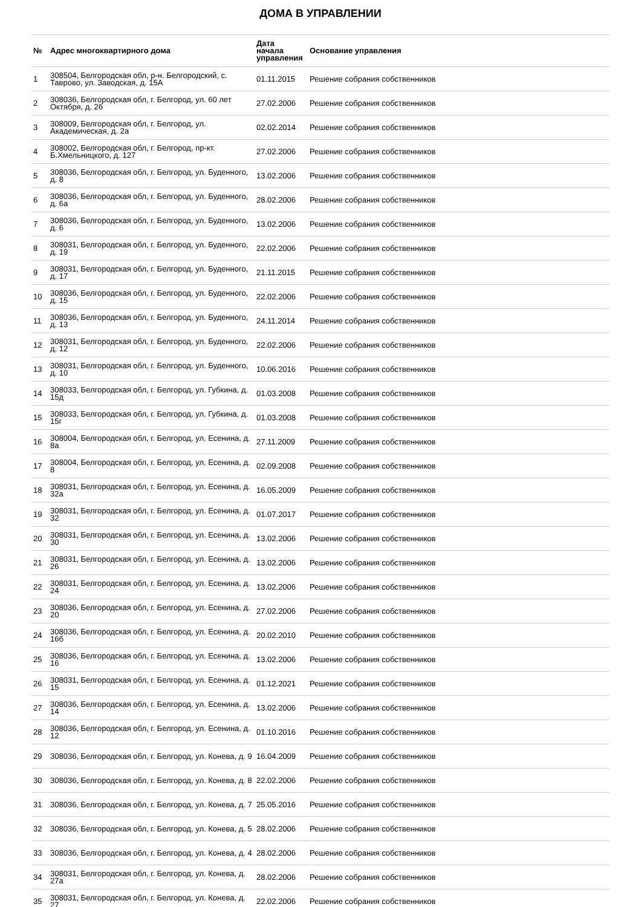ДОМА В УПРАВЛЕНИИ
| № | Адрес многоквартирного дома | Дата начала управления | Основание управления |
| --- | --- | --- | --- |
| 1 | 308504, Белгородская обл, р-н. Белгородский, с. Таврово, ул. Заводская, д. 15А | 01.11.2015 | Решение собрания собственников |
| 2 | 308036, Белгородская обл, г. Белгород, ул. 60 лет Октября, д. 2б | 27.02.2006 | Решение собрания собственников |
| 3 | 308009, Белгородская обл, г. Белгород, ул. Академическая, д. 2а | 02.02.2014 | Решение собрания собственников |
| 4 | 308002, Белгородская обл, г. Белгород, пр-кт. Б.Хмельницкого, д. 127 | 27.02.2006 | Решение собрания собственников |
| 5 | 308036, Белгородская обл, г. Белгород, ул. Буденного, д. 8 | 13.02.2006 | Решение собрания собственников |
| 6 | 308036, Белгородская обл, г. Белгород, ул. Буденного, д. 6а | 28.02.2006 | Решение собрания собственников |
| 7 | 308036, Белгородская обл, г. Белгород, ул. Буденного, д. 6 | 13.02.2006 | Решение собрания собственников |
| 8 | 308031, Белгородская обл, г. Белгород, ул. Буденного, д. 19 | 22.02.2006 | Решение собрания собственников |
| 9 | 308031, Белгородская обл, г. Белгород, ул. Буденного, д. 17 | 21.11.2015 | Решение собрания собственников |
| 10 | 308036, Белгородская обл, г. Белгород, ул. Буденного, д. 15 | 22.02.2006 | Решение собрания собственников |
| 11 | 308036, Белгородская обл, г. Белгород, ул. Буденного, д. 13 | 24.11.2014 | Решение собрания собственников |
| 12 | 308031, Белгородская обл, г. Белгород, ул. Буденного, д. 12 | 22.02.2006 | Решение собрания собственников |
| 13 | 308031, Белгородская обл, г. Белгород, ул. Буденного, д. 10 | 10.06.2016 | Решение собрания собственников |
| 14 | 308033, Белгородская обл, г. Белгород, ул. Губкина, д. 15д | 01.03.2008 | Решение собрания собственников |
| 15 | 308033, Белгородская обл, г. Белгород, ул. Губкина, д. 15г | 01.03.2008 | Решение собрания собственников |
| 16 | 308004, Белгородская обл, г. Белгород, ул. Есенина, д. 8а | 27.11.2009 | Решение собрания собственников |
| 17 | 308004, Белгородская обл, г. Белгород, ул. Есенина, д. 8 | 02.09.2008 | Решение собрания собственников |
| 18 | 308031, Белгородская обл, г. Белгород, ул. Есенина, д. 32а | 16.05.2009 | Решение собрания собственников |
| 19 | 308031, Белгородская обл, г. Белгород, ул. Есенина, д. 32 | 01.07.2017 | Решение собрания собственников |
| 20 | 308031, Белгородская обл, г. Белгород, ул. Есенина, д. 30 | 13.02.2006 | Решение собрания собственников |
| 21 | 308031, Белгородская обл, г. Белгород, ул. Есенина, д. 26 | 13.02.2006 | Решение собрания собственников |
| 22 | 308031, Белгородская обл, г. Белгород, ул. Есенина, д. 24 | 13.02.2006 | Решение собрания собственников |
| 23 | 308036, Белгородская обл, г. Белгород, ул. Есенина, д. 20 | 27.02.2006 | Решение собрания собственников |
| 24 | 308036, Белгородская обл, г. Белгород, ул. Есенина, д. 16б | 20.02.2010 | Решение собрания собственников |
| 25 | 308036, Белгородская обл, г. Белгород, ул. Есенина, д. 16 | 13.02.2006 | Решение собрания собственников |
| 26 | 308031, Белгородская обл, г. Белгород, ул. Есенина, д. 15 | 01.12.2021 | Решение собрания собственников |
| 27 | 308036, Белгородская обл, г. Белгород, ул. Есенина, д. 14 | 13.02.2006 | Решение собрания собственников |
| 28 | 308036, Белгородская обл, г. Белгород, ул. Есенина, д. 12 | 01.10.2016 | Решение собрания собственников |
| 29 | 308036, Белгородская обл, г. Белгород, ул. Конева, д. 9 | 16.04.2009 | Решение собрания собственников |
| 30 | 308036, Белгородская обл, г. Белгород, ул. Конева, д. 8 | 22.02.2006 | Решение собрания собственников |
| 31 | 308036, Белгородская обл, г. Белгород, ул. Конева, д. 7 | 25.05.2016 | Решение собрания собственников |
| 32 | 308036, Белгородская обл, г. Белгород, ул. Конева, д. 5 | 28.02.2006 | Решение собрания собственников |
| 33 | 308036, Белгородская обл, г. Белгород, ул. Конева, д. 4 | 28.02.2006 | Решение собрания собственников |
| 34 | 308031, Белгородская обл, г. Белгород, ул. Конева, д. 27а | 28.02.2006 | Решение собрания собственников |
| 35 | 308031, Белгородская обл, г. Белгород, ул. Конева, д. 27 | 22.02.2006 | Решение собрания собственников |